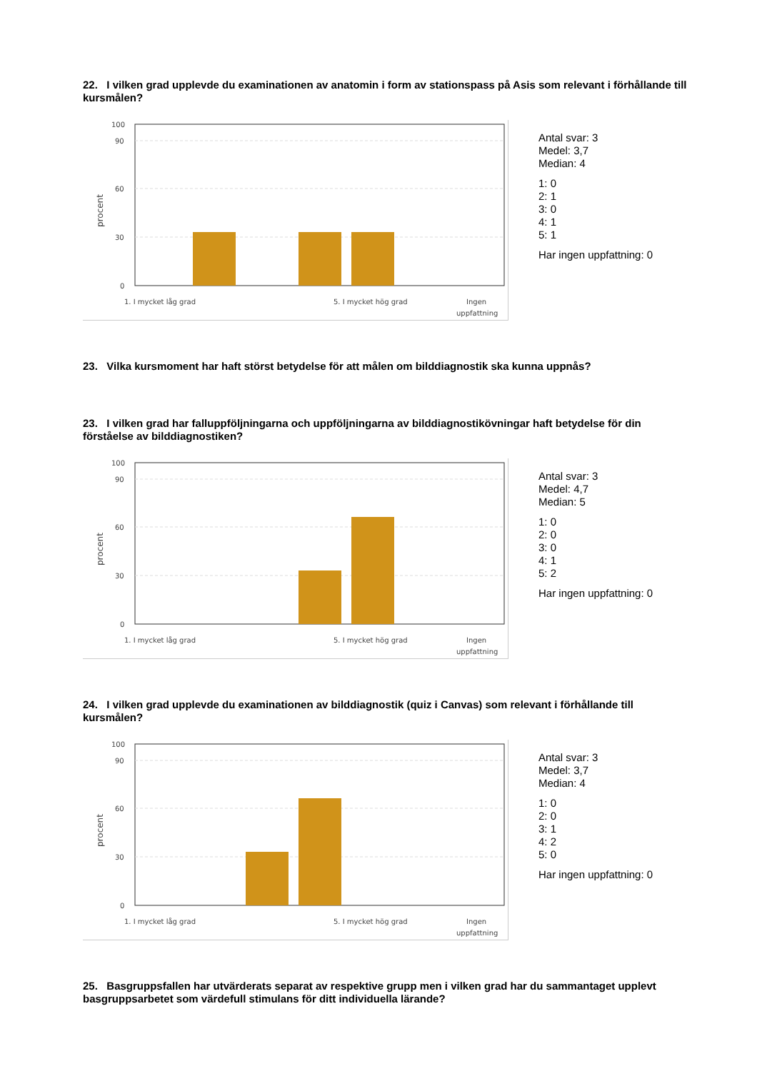22. I vilken grad upplevde du examinationen av anatomin i form av stationspass på Asis som relevant i förhållande till kursmålen?
100
90
60
30
0
procent
1. I mycket låg grad
5. I mycket hög grad
Ingen
uppfattning
Antal svar: 3
Medel: 3,7
Median: 4
1: 0
2: 1
3: 0
4: 1
5: 1
Har ingen uppfattning: 0
23. Vilka kursmoment har haft störst betydelse för att målen om bilddiagnostik ska kunna uppnås?
23. I vilken grad har falluppföljningarna och uppföljningarna av bilddiagnostikövningar haft betydelse för din förståelse av bilddiagnostiken?
100
90
60
30
0
procent
1. I mycket låg grad
5. I mycket hög grad
Ingen
uppfattning
Antal svar: 3
Medel: 4,7
Median: 5
1: 0
2: 0
3: 0
4: 1
5: 2
Har ingen uppfattning: 0
24. I vilken grad upplevde du examinationen av bilddiagnostik (quiz i Canvas) som relevant i förhållande till kursmålen?
100
90
60
30
0
procent
1. I mycket låg grad
5. I mycket hög grad
Ingen
uppfattning
Antal svar: 3
Medel: 3,7
Median: 4
1: 0
2: 0
3: 1
4: 2
5: 0
Har ingen uppfattning: 0
25. Basgruppsfallen har utvärderats separat av respektive grupp men i vilken grad har du sammantaget upplevt basgruppsarbetet som värdefull stimulans för ditt individuella lärande?